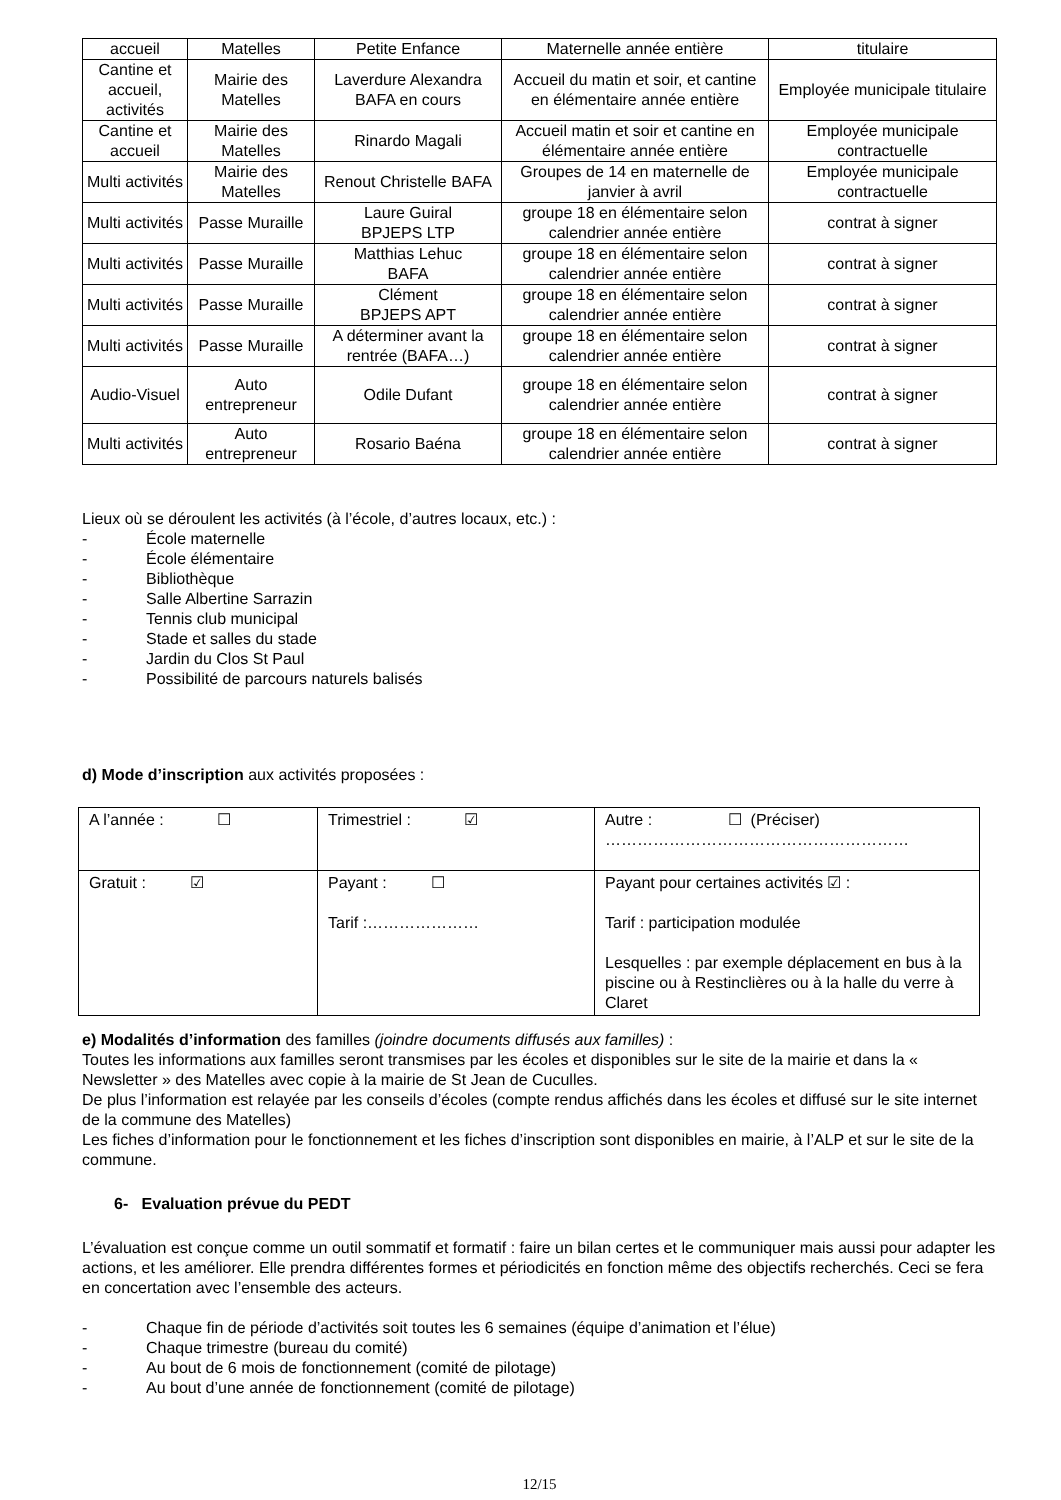| accueil | Matelles | Petite Enfance | Maternelle année entière | titulaire |
| Cantine et accueil, activités | Mairie des Matelles | Laverdure Alexandra BAFA en cours | Accueil du matin et soir, et cantine en élémentaire année entière | Employée municipale titulaire |
| Cantine et accueil | Mairie des Matelles | Rinardo Magali | Accueil matin et soir et cantine en élémentaire année entière | Employée municipale contractuelle |
| Multi activités | Mairie des Matelles | Renout Christelle BAFA | Groupes de 14 en maternelle de janvier à avril | Employée municipale contractuelle |
| Multi activités | Passe Muraille | Laure Guiral BPJEPS LTP | groupe 18 en élémentaire selon calendrier année entière | contrat à signer |
| Multi activités | Passe Muraille | Matthias Lehuc BAFA | groupe 18 en élémentaire selon calendrier année entière | contrat à signer |
| Multi activités | Passe Muraille | Clément BPJEPS APT | groupe 18 en élémentaire selon calendrier année entière | contrat à signer |
| Multi activités | Passe Muraille | A déterminer avant la rentrée (BAFA…) | groupe 18 en élémentaire selon calendrier année entière | contrat à signer |
| Audio-Visuel | Auto entrepreneur | Odile Dufant | groupe 18 en élémentaire selon calendrier année entière | contrat à signer |
| Multi activités | Auto entrepreneur | Rosario Baéna | groupe 18 en élémentaire selon calendrier année entière | contrat à signer |
Lieux où se déroulent les activités (à l’école, d’autres locaux, etc.) :
- École maternelle
- École élémentaire
- Bibliothèque
- Salle Albertine Sarrazin
- Tennis club municipal
- Stade et salles du stade
- Jardin du Clos St Paul
- Possibilité de parcours naturels balisés
d) Mode d’inscription aux activités proposées :
| A l’année : ☐ | Trimestriel : ☑ | Autre : ☐ (Préciser) ………………………………………………… |
| Gratuit : ☑ | Payant : ☐ Tarif :………………… | Payant pour certaines activités ☑ : Tarif : participation modulée Lesquelles : par exemple déplacement en bus à la piscine ou à Restinclières ou à la halle du verre à Claret |
e) Modalités d’information des familles (joindre documents diffusés aux familles) :
Toutes les informations aux familles seront transmises par les écoles et disponibles sur le site de la mairie et dans la « Newsletter » des Matelles avec copie à la mairie de St Jean de Cuculles.
De plus l’information est relayée par les conseils d’écoles (compte rendus affichés dans les écoles et diffusé sur le site internet de la commune des Matelles)
Les fiches d’information pour le fonctionnement et les fiches d’inscription sont disponibles en mairie, à l’ALP et sur le site de la commune.
6- Evaluation prévue du PEDT
L’évaluation est conçue comme un outil sommatif et formatif : faire un bilan certes et le communiquer mais aussi pour adapter les actions, et les améliorer. Elle prendra différentes formes et périodicités en fonction même des objectifs recherchés. Ceci se fera en concertation avec l’ensemble des acteurs.
- Chaque fin de période d’activités soit toutes les 6 semaines (équipe d’animation et l’élue)
- Chaque trimestre (bureau du comité)
- Au bout de 6 mois de fonctionnement (comité de pilotage)
- Au bout d’une année de fonctionnement (comité de pilotage)
12/15